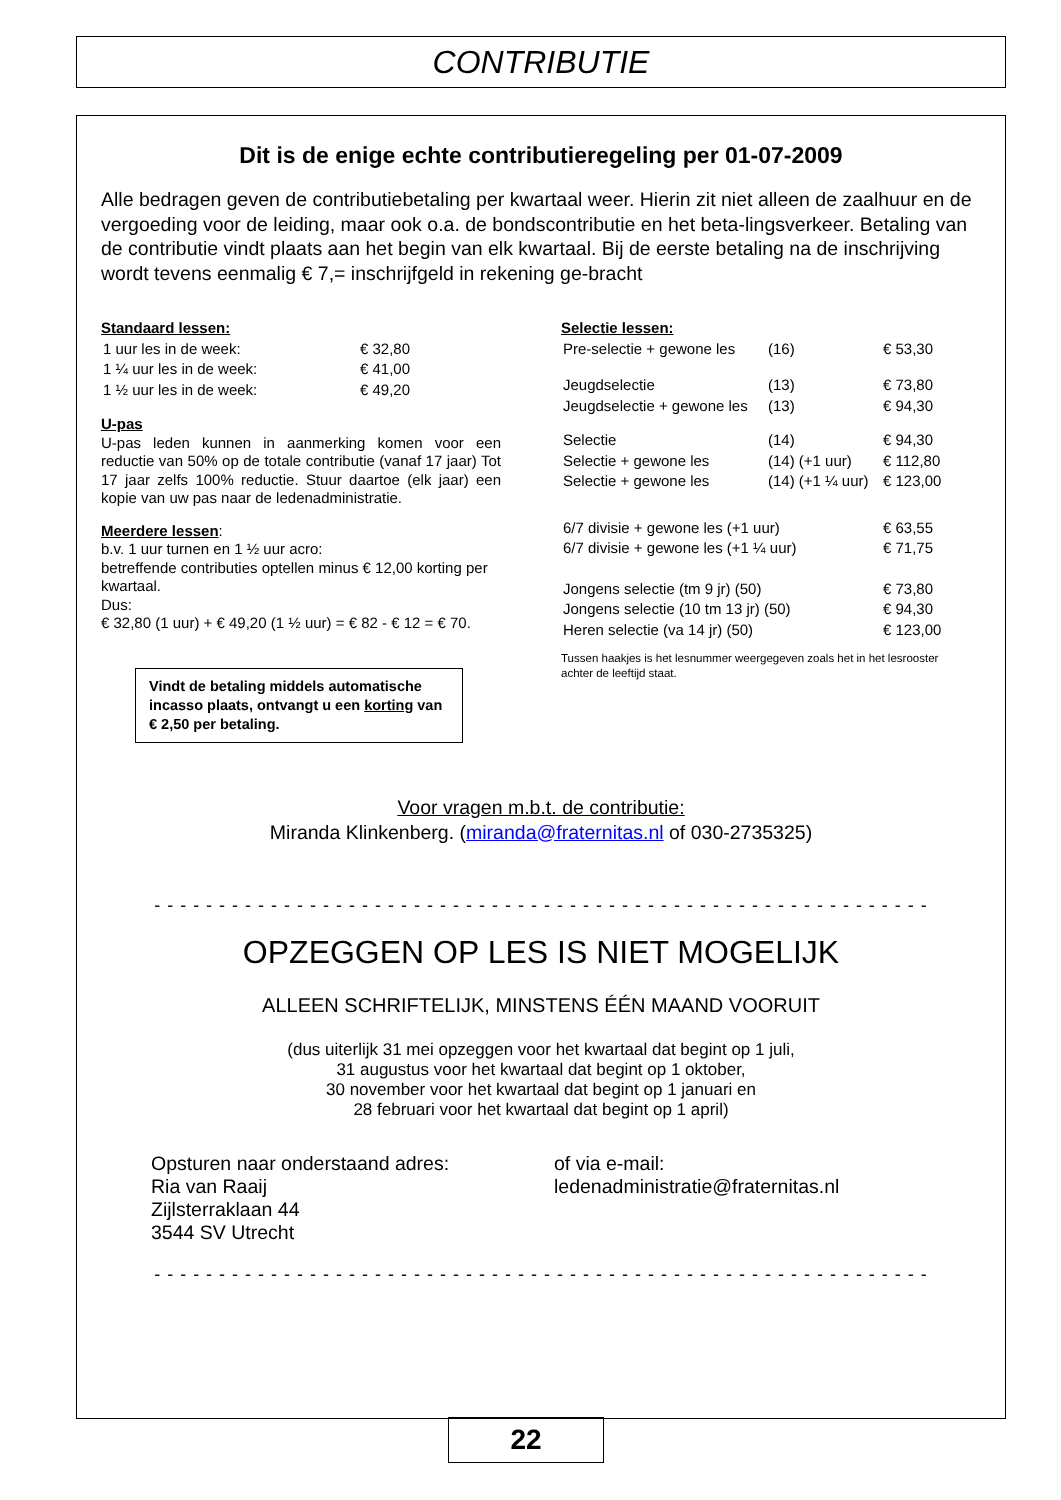CONTRIBUTIE
Dit is de enige echte contributieregeling per 01-07-2009
Alle bedragen geven de contributiebetaling per kwartaal weer. Hierin zit niet alleen de zaalhuur en de vergoeding voor de leiding, maar ook o.a. de bondscontributie en het beta-lingsverkeer. Betaling van de contributie vindt plaats aan het begin van elk kwartaal. Bij de eerste betaling na de inschrijving wordt tevens eenmalig € 7,= inschrijfgeld in rekening ge-bracht
Standaard lessen:
| 1 uur les in de week: | € 32,80 |
| 1 ¼ uur les in de week: | € 41,00 |
| 1 ½ uur les in de week: | € 49,20 |
U-pas
U-pas leden kunnen in aanmerking komen voor een reductie van 50% op de totale contributie (vanaf 17 jaar) Tot 17 jaar zelfs 100% reductie. Stuur daartoe (elk jaar) een kopie van uw pas naar de ledenadministratie.
Meerdere lessen:
b.v. 1 uur turnen en 1 ½ uur acro:
betreffende contributies optellen minus € 12,00 korting per kwartaal.
Dus:
€ 32,80 (1 uur) + € 49,20 (1 ½ uur) = € 82 - € 12 = € 70.
Vindt de betaling middels automatische incasso plaats, ontvangt u een korting van € 2,50 per betaling.
Selectie lessen:
| Pre-selectie + gewone les | (16) | € 53,30 |
| Jeugdselectie | (13) | € 73,80 |
| Jeugdselectie + gewone les | (13) | € 94,30 |
| Selectie | (14) | € 94,30 |
| Selectie + gewone les | (14) (+1 uur) | € 112,80 |
| Selectie + gewone les | (14) (+1 ¼ uur) | € 123,00 |
| 6/7 divisie + gewone les (+1 uur) | | € 63,55 |
| 6/7 divisie + gewone les (+1 ¼ uur) | | € 71,75 |
| Jongens selectie (tm 9 jr) (50) | | € 73,80 |
| Jongens selectie (10 tm 13 jr) (50) | | € 94,30 |
| Heren selectie (va 14 jr) (50) | | € 123,00 |
Tussen haakjes is het lesnummer weergegeven zoals het in het lesrooster achter de leeftijd staat.
Voor vragen m.b.t. de contributie:
Miranda Klinkenberg. (miranda@fraternitas.nl of 030-2735325)
- - - - - - - - - - - - - - - - - - - - - - - - - - - - - - - - - - - - - - - - - - - - - - - - - - - - - - - - - - - -
OPZEGGEN OP LES IS NIET MOGELIJK
ALLEEN SCHRIFTELIJK, MINSTENS ÉÉN MAAND VOORUIT
(dus uiterlijk 31 mei opzeggen voor het kwartaal dat begint op 1 juli,
31 augustus voor het kwartaal dat begint op 1 oktober,
30 november voor het kwartaal dat begint op 1 januari en
28 februari voor het kwartaal dat begint op 1 april)
Opsturen naar onderstaand adres:
Ria van Raaij
Zijlsterraklaan 44
3544 SV Utrecht
of via e-mail:
ledenadministratie@fraternitas.nl
- - - - - - - - - - - - - - - - - - - - - - - - - - - - - - - - - - - - - - - - - - - - - - - - - - - - - - - - - - - -
22